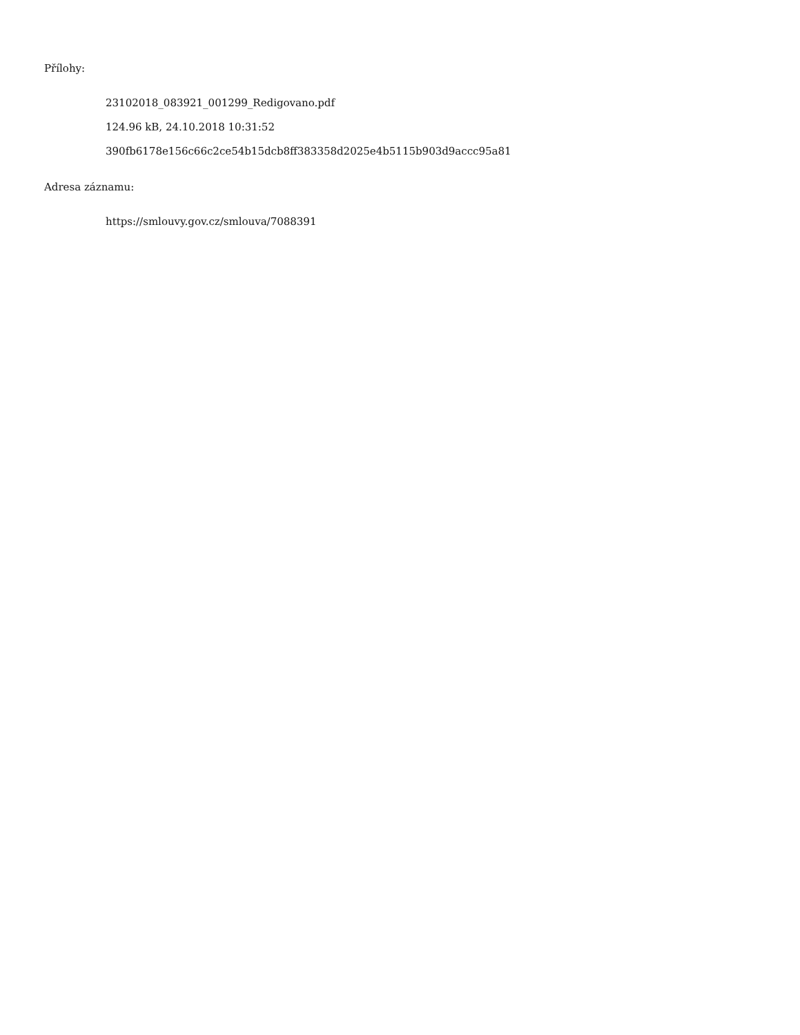Přílohy:
23102018_083921_001299_Redigovano.pdf
124.96 kB, 24.10.2018 10:31:52
390fb6178e156c66c2ce54b15dcb8ff383358d2025e4b5115b903d9accc95a81
Adresa záznamu:
https://smlouvy.gov.cz/smlouva/7088391